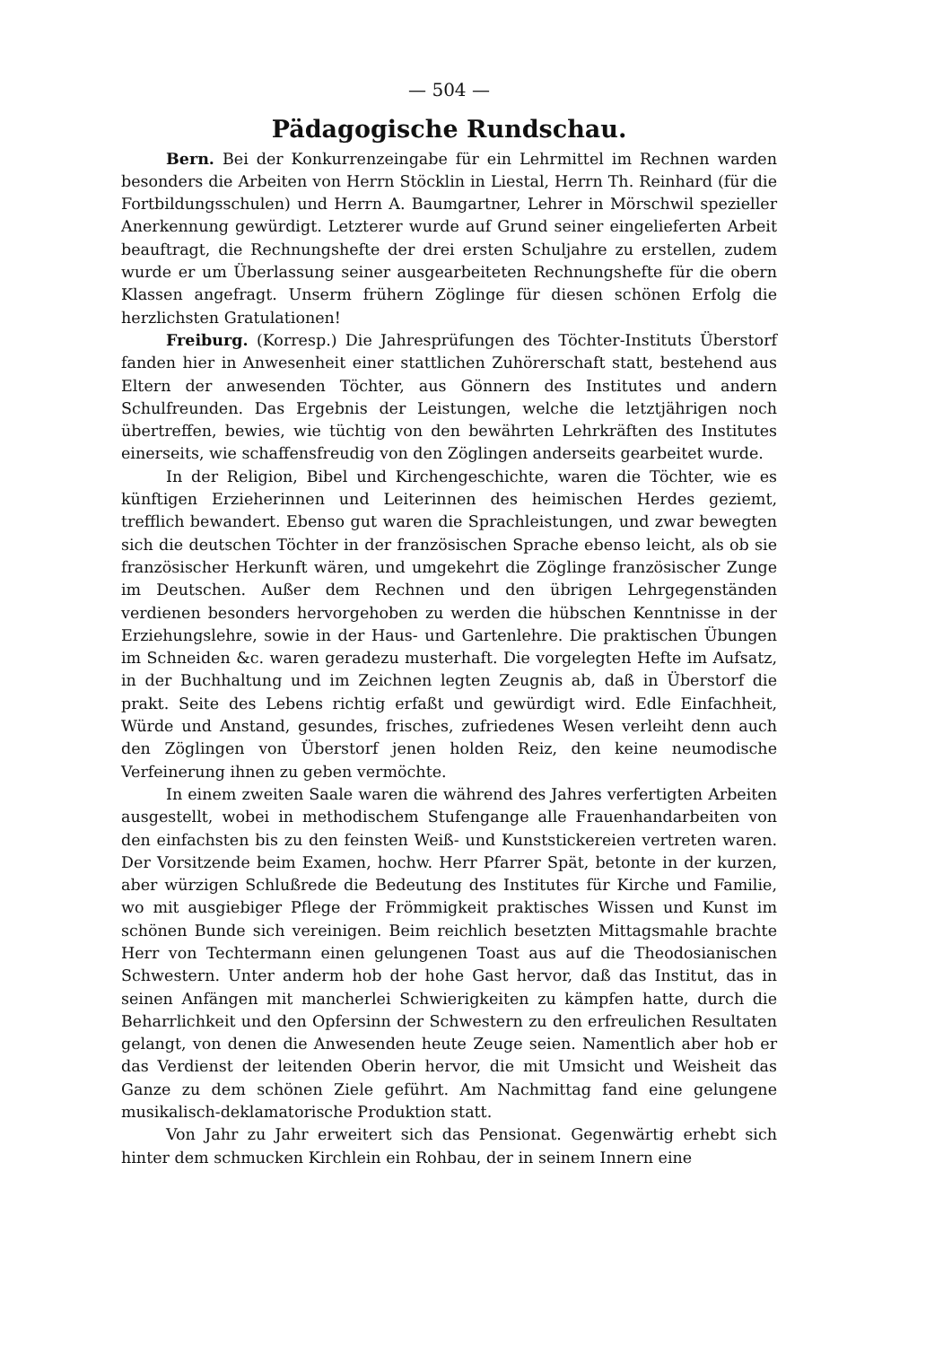— 504 —
Pädagogische Rundschau.
Bern. Bei der Konkurrenzeingabe für ein Lehrmittel im Rechnen warden besonders die Arbeiten von Herrn Stöcklin in Liestal, Herrn Th. Reinhard (für die Fortbildungsschulen) und Herrn A. Baumgartner, Lehrer in Mörschwil spezieller Anerkennung gewürdigt. Letzterer wurde auf Grund seiner eingelieferten Arbeit beauftragt, die Rechnungshefte der drei ersten Schuljahre zu erstellen, zudem wurde er um Überlassung seiner ausgearbeiteten Rechnungshefte für die obern Klassen angefragt. Unserm frühern Zöglinge für diesen schönen Erfolg die herzlichsten Gratulationen!
Freiburg. (Korresp.) Die Jahresprüfungen des Töchter-Instituts Überstorf fanden hier in Anwesenheit einer stattlichen Zuhörerschaft statt, bestehend aus Eltern der anwesenden Töchter, aus Gönnern des Institutes und andern Schulfreunden. Das Ergebnis der Leistungen, welche die letztjährigen noch übertreffen, bewies, wie tüchtig von den bewährten Lehrkräften des Institutes einerseits, wie schaffensfreudig von den Zöglingen anderseits gearbeitet wurde.
In der Religion, Bibel und Kirchengeschichte, waren die Töchter, wie es künftigen Erzieherinnen und Leiterinnen des heimischen Herdes geziemt, trefflich bewandert. Ebenso gut waren die Sprachleistungen, und zwar bewegten sich die deutschen Töchter in der französischen Sprache ebenso leicht, als ob sie französischer Herkunft wären, und umgekehrt die Zöglinge französischer Zunge im Deutschen. Außer dem Rechnen und den übrigen Lehrgegenständen verdienen besonders hervorgehoben zu werden die hübschen Kenntnisse in der Erziehungslehre, sowie in der Haus- und Gartenlehre. Die praktischen Übungen im Schneiden &c. waren geradezu musterhaft. Die vorgelegten Hefte im Aufsatz, in der Buchhaltung und im Zeichnen legten Zeugnis ab, daß in Überstorf die prakt. Seite des Lebens richtig erfaßt und gewürdigt wird. Edle Einfachheit, Würde und Anstand, gesundes, frisches, zufriedenes Wesen verleiht denn auch den Zöglingen von Überstorf jenen holden Reiz, den keine neumodische Verfeinerung ihnen zu geben vermöchte.
In einem zweiten Saale waren die während des Jahres verfertigten Arbeiten ausgestellt, wobei in methodischem Stufengange alle Frauenhandarbeiten von den einfachsten bis zu den feinsten Weiß- und Kunststickereien vertreten waren. Der Vorsitzende beim Examen, hochw. Herr Pfarrer Spät, betonte in der kurzen, aber würzigen Schlußrede die Bedeutung des Institutes für Kirche und Familie, wo mit ausgiebiger Pflege der Frömmigkeit praktisches Wissen und Kunst im schönen Bunde sich vereinigen. Beim reichlich besetzten Mittagsmahle brachte Herr von Techtermann einen gelungenen Toast aus auf die Theodosianischen Schwestern. Unter anderm hob der hohe Gast hervor, daß das Institut, das in seinen Anfängen mit mancherlei Schwierigkeiten zu kämpfen hatte, durch die Beharrlichkeit und den Opfersinn der Schwestern zu den erfreulichen Resultaten gelangt, von denen die Anwesenden heute Zeuge seien. Namentlich aber hob er das Verdienst der leitenden Oberin hervor, die mit Umsicht und Weisheit das Ganze zu dem schönen Ziele geführt. Am Nachmittag fand eine gelungene musikalisch-deklamatorische Produktion statt.
Von Jahr zu Jahr erweitert sich das Pensionat. Gegenwärtig erhebt sich hinter dem schmucken Kirchlein ein Rohbau, der in seinem Innern eine